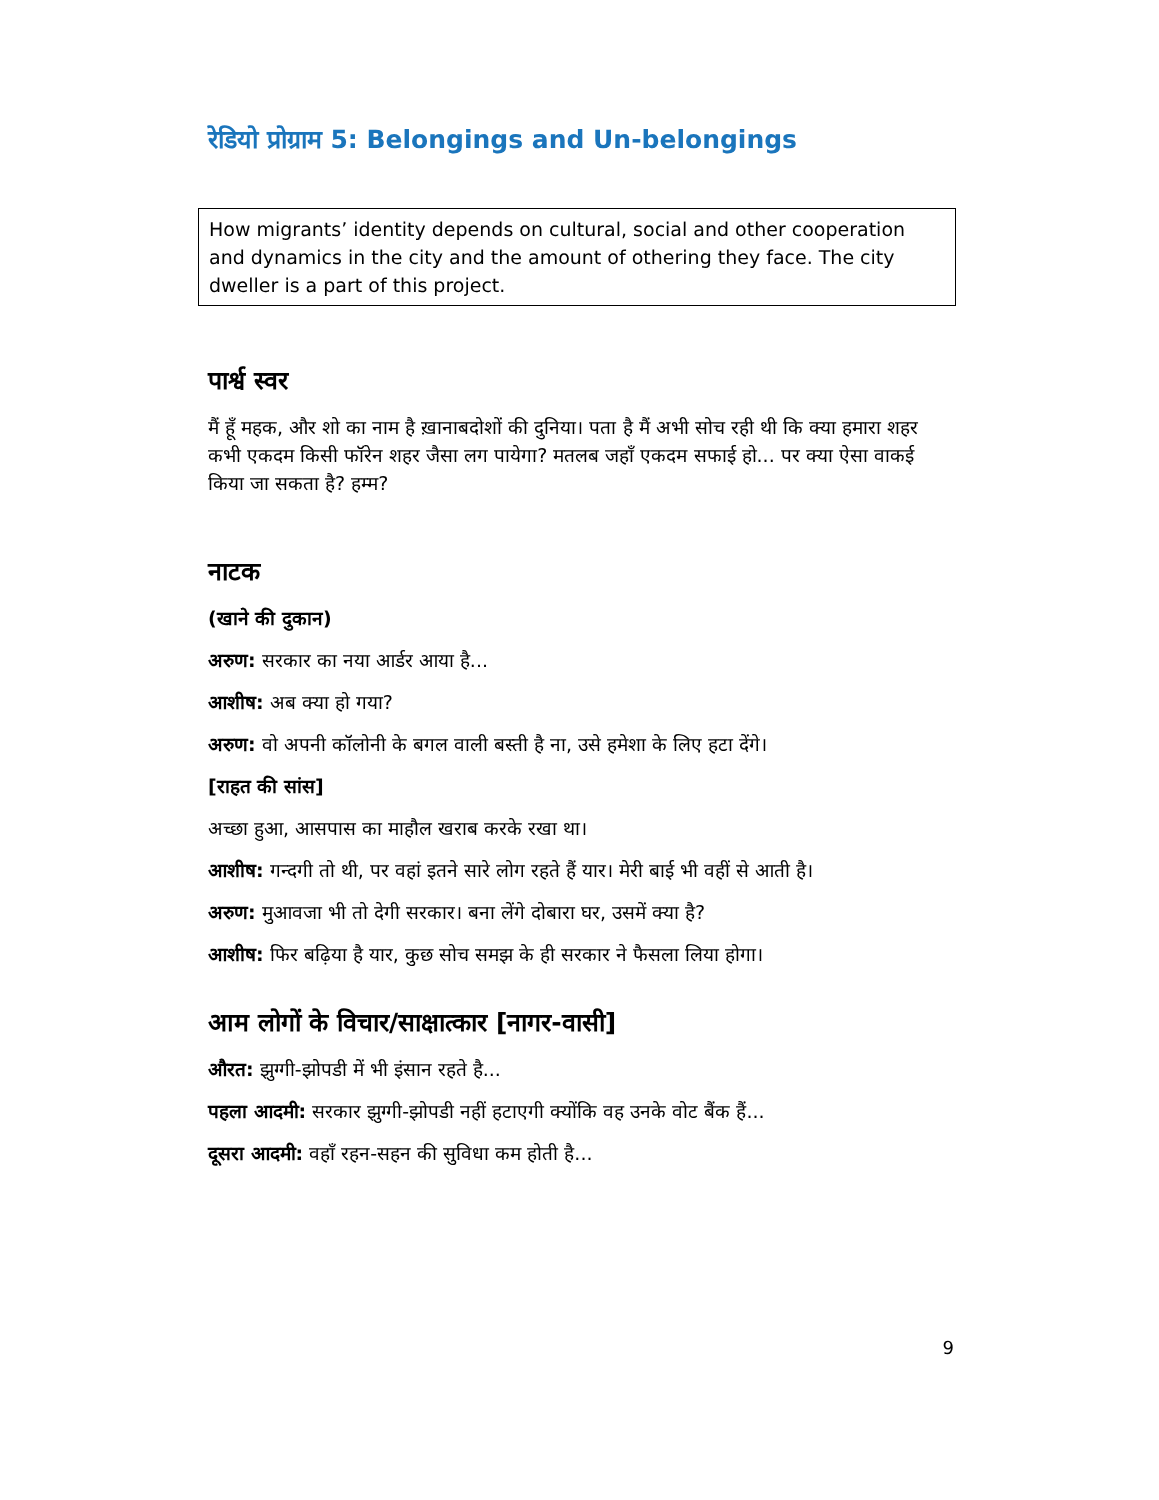रेडियो प्रोग्राम 5: Belongings and Un-belongings
How migrants’ identity depends on cultural, social and other cooperation and dynamics in the city and the amount of othering they face. The city dweller is a part of this project.
पार्श्व स्वर
मैं हूँ महक, और शो का नाम है ख़ानाबदोशों की दुनिया। पता है मैं अभी सोच रही थी कि क्या हमारा शहर कभी एकदम किसी फॉरेन शहर जैसा लग पायेगा? मतलब जहाँ एकदम सफाई हो... पर क्या ऐसा वाकई किया जा सकता है? हम्म?
नाटक
(खाने की दुकान)
अरुण: सरकार का नया आर्डर आया है...
आशीष: अब क्या हो गया?
अरुण: वो अपनी कॉलोनी के बगल वाली बस्ती है ना, उसे हमेशा के लिए हटा देंगे।
[राहत की सांस]
अच्छा हुआ, आसपास का माहौल खराब करके रखा था।
आशीष: गन्दगी तो थी, पर वहां इतने सारे लोग रहते हैं यार। मेरी बाई भी वहीं से आती है।
अरुण: मुआवजा भी तो देगी सरकार। बना लेंगे दोबारा घर, उसमें क्या है?
आशीष: फिर बढ़िया है यार, कुछ सोच समझ के ही सरकार ने फैसला लिया होगा।
आम लोगों के विचार/साक्षात्कार [नागर-वासी]
औरत: झुग्गी-झोपडी में भी इंसान रहते है...
पहला आदमी: सरकार झुग्गी-झोपडी नहीं हटाएगी क्योंकि वह उनके वोट बैंक हैं...
दूसरा आदमी: वहाँ रहन-सहन की सुविधा कम होती है...
9